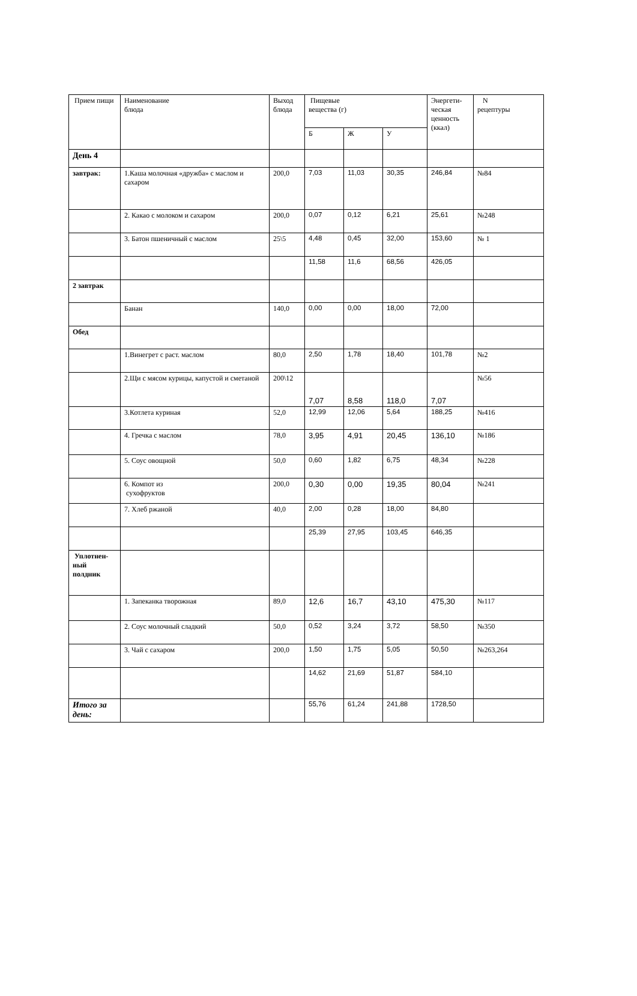| Прием пищи | Наименование блюда | Выход блюда | Пищевые вещества (г) | | | Энергети- ческая ценность (ккал) | N рецептуры |
| --- | --- | --- | --- | --- | --- | --- | --- |
| | | | Б | Ж | У | | |
| День 4 | | | | | | | |
| завтрак: | 1.Каша молочная «дружба» с маслом и сахаром | 200,0 | 7,03 | 11,03 | 30,35 | 246,84 | №84 |
| | 2. Какао с молоком и сахаром | 200,0 | 0,07 | 0,12 | 6,21 | 25,61 | №248 |
| | 3. Батон пшеничный с маслом | 25\5 | 4,48 | 0,45 | 32,00 | 153,60 | № 1 |
| | | | 11,58 | 11,6 | 68,56 | 426,05 | |
| 2 завтрак | | | | | | | |
| | Банан | 140,0 | 0,00 | 0,00 | 18,00 | 72,00 | |
| Обед | | | | | | | |
| | 1.Винегрет с раст. маслом | 80,0 | 2,50 | 1,78 | 18,40 | 101,78 | №2 |
| | 2.Щи с мясом курицы, капустой и сметаной | 200\12 | 7,07 | 8,58 | 118,0 | 7,07 | №56 |
| | 3.Котлета куриная | 52,0 | 12,99 | 12,06 | 5,64 | 188,25 | №416 |
| | 4. Гречка с маслом | 78,0 | 3,95 | 4,91 | 20,45 | 136,10 | №186 |
| | 5. Соус овощной | 50,0 | 0,60 | 1,82 | 6,75 | 48,34 | №228 |
| | 6. Компот из сухофруктов | 200,0 | 0,30 | 0,00 | 19,35 | 80,04 | №241 |
| | 7. Хлеб ржаной | 40,0 | 2,00 | 0,28 | 18,00 | 84,80 | |
| | | | 25,39 | 27,95 | 103,45 | 646,35 | |
| Уплотнен- ный полдник | | | | | | | |
| | 1. Запеканка творожная | 89,0 | 12,6 | 16,7 | 43,10 | 475,30 | №117 |
| | 2. Соус молочный сладкий | 50,0 | 0,52 | 3,24 | 3,72 | 58,50 | №350 |
| | 3. Чай с сахаром | 200,0 | 1,50 | 1,75 | 5,05 | 50,50 | №263,264 |
| | | | 14,62 | 21,69 | 51,87 | 584,10 | |
| Итого за день: | | | 55,76 | 61,24 | 241,88 | 1728,50 | |